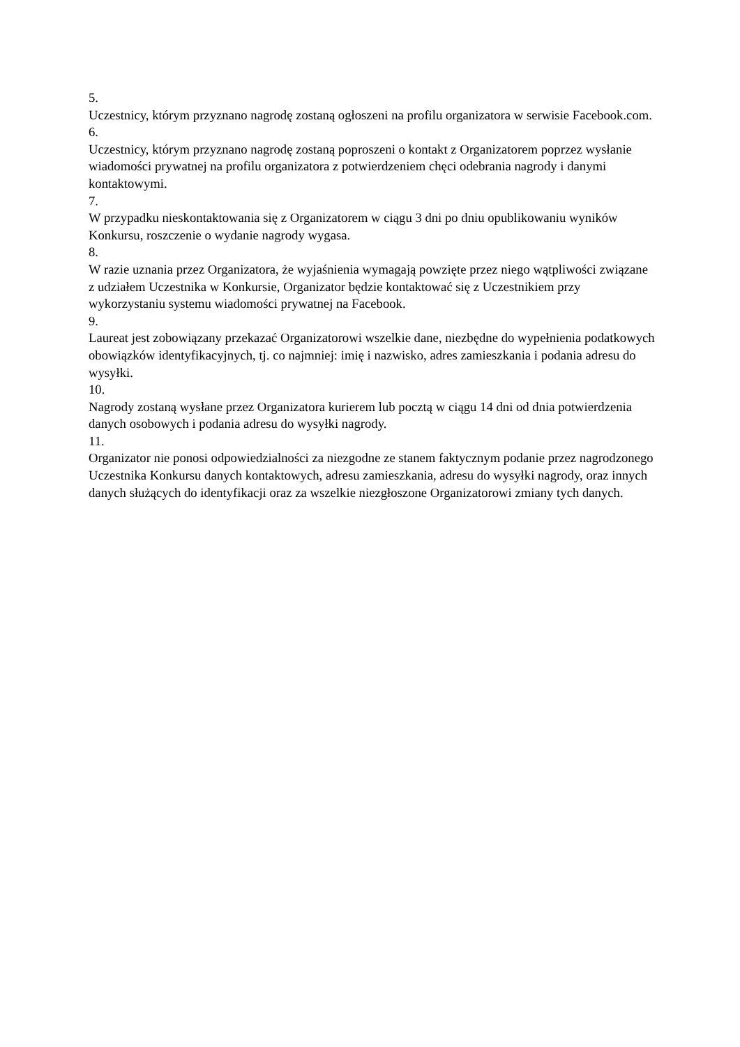5.
Uczestnicy, którym przyznano nagrodę zostaną ogłoszeni na profilu organizatora w serwisie Facebook.com.
6.
Uczestnicy, którym przyznano nagrodę zostaną poproszeni o kontakt z Organizatorem poprzez wysłanie wiadomości prywatnej na profilu organizatora z potwierdzeniem chęci odebrania nagrody i danymi kontaktowymi.
7.
W przypadku nieskontaktowania się z Organizatorem w ciągu 3 dni po dniu opublikowaniu wyników Konkursu, roszczenie o wydanie nagrody wygasa.
8.
W razie uznania przez Organizatora, że wyjaśnienia wymagają powzięte przez niego wątpliwości związane z udziałem Uczestnika w Konkursie, Organizator będzie kontaktować się z Uczestnikiem przy wykorzystaniu systemu wiadomości prywatnej na Facebook.
9.
Laureat jest zobowiązany przekazać Organizatorowi wszelkie dane, niezbędne do wypełnienia podatkowych obowiązków identyfikacyjnych, tj. co najmniej: imię i nazwisko, adres zamieszkania i podania adresu do wysyłki.
10.
Nagrody zostaną wysłane przez Organizatora kurierem lub pocztą w ciągu 14 dni od dnia potwierdzenia danych osobowych i podania adresu do wysyłki nagrody.
11.
Organizator nie ponosi odpowiedzialności za niezgodne ze stanem faktycznym podanie przez nagrodzonego Uczestnika Konkursu danych kontaktowych, adresu zamieszkania, adresu do wysyłki nagrody, oraz innych danych służących do identyfikacji oraz za wszelkie niezgłoszone Organizatorowi zmiany tych danych.